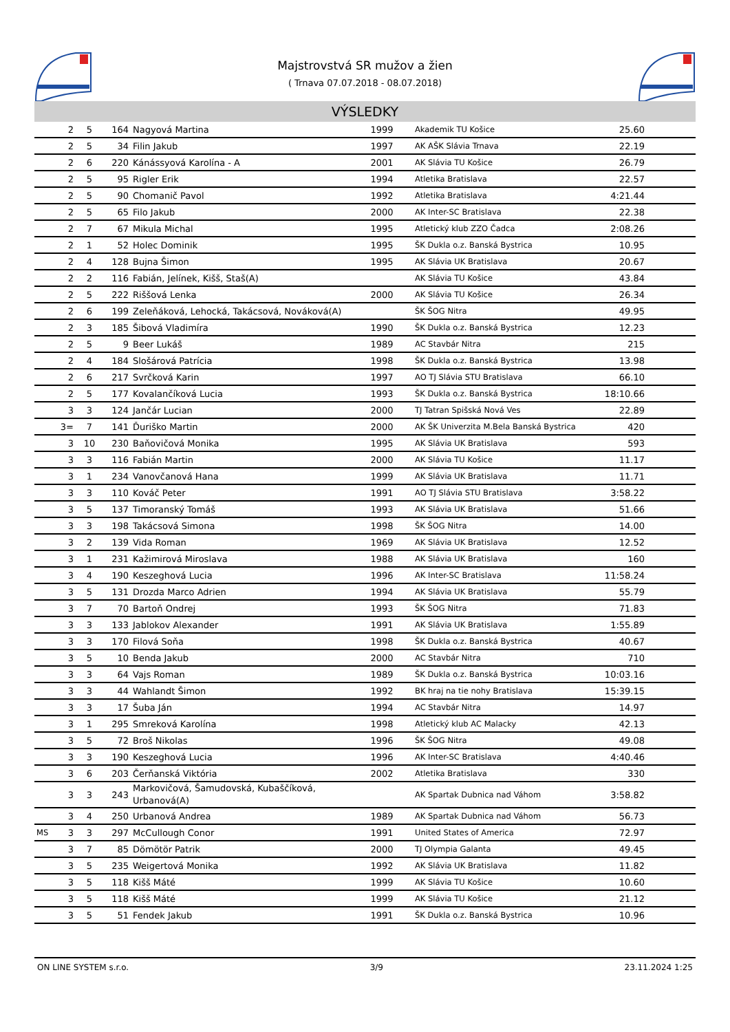Majstrovstvá SR mužov a žien
( Trnava 07.07.2018 - 08.07.2018)
VÝSLEDKY
| | 2 | 5 | 164 | Nagyová Martina | 1999 | Akademik TU Košice | 25.60 | |
| | 2 | 5 | 34 | Filin Jakub | 1997 | AK AŠK Slávia Trnava | 22.19 | |
| | 2 | 6 | 220 | Kánássyová Karolína - A | 2001 | AK Slávia TU Košice | 26.79 | |
| | 2 | 5 | 95 | Rigler Erik | 1994 | Atletika Bratislava | 22.57 | |
| | 2 | 5 | 90 | Chomanič Pavol | 1992 | Atletika Bratislava | 4:21.44 | |
| | 2 | 5 | 65 | Filo Jakub | 2000 | AK Inter-SC Bratislava | 22.38 | |
| | 2 | 7 | 67 | Mikula Michal | 1995 | Atletický klub ZZO Čadca | 2:08.26 | |
| | 2 | 1 | 52 | Holec Dominik | 1995 | ŠK Dukla o.z. Banská Bystrica | 10.95 | |
| | 2 | 4 | 128 | Bujna Šimon | 1995 | AK Slávia UK Bratislava | 20.67 | |
| | 2 | 2 | 116 | Fabián, Jelínek, Kišš, Staš(A) | | AK Slávia TU Košice | 43.84 | |
| | 2 | 5 | 222 | Riššová Lenka | 2000 | AK Slávia TU Košice | 26.34 | |
| | 2 | 6 | 199 | Zeleňáková, Lehocká, Takácsová, Nováková(A) | | ŠK ŠOG Nitra | 49.95 | |
| | 2 | 3 | 185 | Šibová Vladimíra | 1990 | ŠK Dukla o.z. Banská Bystrica | 12.23 | |
| | 2 | 5 | 9 | Beer Lukáš | 1989 | AC Stavbár Nitra | 215 | |
| | 2 | 4 | 184 | Slošárová Patrícia | 1998 | ŠK Dukla o.z. Banská Bystrica | 13.98 | |
| | 2 | 6 | 217 | Svrčková Karin | 1997 | AO TJ Slávia STU Bratislava | 66.10 | |
| | 2 | 5 | 177 | Kovalančíková Lucia | 1993 | ŠK Dukla o.z. Banská Bystrica | 18:10.66 | |
| | 3 | 3 | 124 | Jančár Lucian | 2000 | TJ Tatran Spišská Nová Ves | 22.89 | |
| | 3= | 7 | 141 | Ďuriško Martin | 2000 | AK ŠK Univerzita M.Bela Banská Bystrica | 420 | |
| | 3 | 10 | 230 | Baňovičová Monika | 1995 | AK Slávia UK Bratislava | 593 | |
| | 3 | 3 | 116 | Fabián Martin | 2000 | AK Slávia TU Košice | 11.17 | |
| | 3 | 1 | 234 | Vanovčanová Hana | 1999 | AK Slávia UK Bratislava | 11.71 | |
| | 3 | 3 | 110 | Kováč Peter | 1991 | AO TJ Slávia STU Bratislava | 3:58.22 | |
| | 3 | 5 | 137 | Timoranský Tomáš | 1993 | AK Slávia UK Bratislava | 51.66 | |
| | 3 | 3 | 198 | Takácsová Simona | 1998 | ŠK ŠOG Nitra | 14.00 | |
| | 3 | 2 | 139 | Vida Roman | 1969 | AK Slávia UK Bratislava | 12.52 | |
| | 3 | 1 | 231 | Kažimirová Miroslava | 1988 | AK Slávia UK Bratislava | 160 | |
| | 3 | 4 | 190 | Keszeghová Lucia | 1996 | AK Inter-SC Bratislava | 11:58.24 | |
| | 3 | 5 | 131 | Drozda Marco Adrien | 1994 | AK Slávia UK Bratislava | 55.79 | |
| | 3 | 7 | 70 | Bartoň Ondrej | 1993 | ŠK ŠOG Nitra | 71.83 | |
| | 3 | 3 | 133 | Jablokov Alexander | 1991 | AK Slávia UK Bratislava | 1:55.89 | |
| | 3 | 3 | 170 | Filová Soňa | 1998 | ŠK Dukla o.z. Banská Bystrica | 40.67 | |
| | 3 | 5 | 10 | Benda Jakub | 2000 | AC Stavbár Nitra | 710 | |
| | 3 | 3 | 64 | Vajs Roman | 1989 | ŠK Dukla o.z. Banská Bystrica | 10:03.16 | |
| | 3 | 3 | 44 | Wahlandt Šimon | 1992 | BK hraj na tie nohy Bratislava | 15:39.15 | |
| | 3 | 3 | 17 | Šuba Ján | 1994 | AC Stavbár Nitra | 14.97 | |
| | 3 | 1 | 295 | Smreková Karolína | 1998 | Atletický klub AC Malacky | 42.13 | |
| | 3 | 5 | 72 | Broš Nikolas | 1996 | ŠK ŠOG Nitra | 49.08 | |
| | 3 | 3 | 190 | Keszeghová Lucia | 1996 | AK Inter-SC Bratislava | 4:40.46 | |
| | 3 | 6 | 203 | Čerňanská Viktória | 2002 | Atletika Bratislava | 330 | |
| | 3 | 3 | 243 | Markovičová, Šamudovská, Kubaščíková, Urbanová(A) | | AK Spartak Dubnica nad Váhom | 3:58.82 | |
| | 3 | 4 | 250 | Urbanová Andrea | 1989 | AK Spartak Dubnica nad Váhom | 56.73 | |
| MS | 3 | 3 | 297 | McCullough Conor | 1991 | United States of America | 72.97 | |
| | 3 | 7 | 85 | Dömötör Patrik | 2000 | TJ Olympia Galanta | 49.45 | |
| | 3 | 5 | 235 | Weigertová Monika | 1992 | AK Slávia UK Bratislava | 11.82 | |
| | 3 | 5 | 118 | Kišš Máté | 1999 | AK Slávia TU Košice | 10.60 | |
| | 3 | 5 | 118 | Kišš Máté | 1999 | AK Slávia TU Košice | 21.12 | |
| | 3 | 5 | 51 | Fendek Jakub | 1991 | ŠK Dukla o.z. Banská Bystrica | 10.96 | |
ON LINE SYSTEM s.r.o. 3/9 23.11.2024 1:25